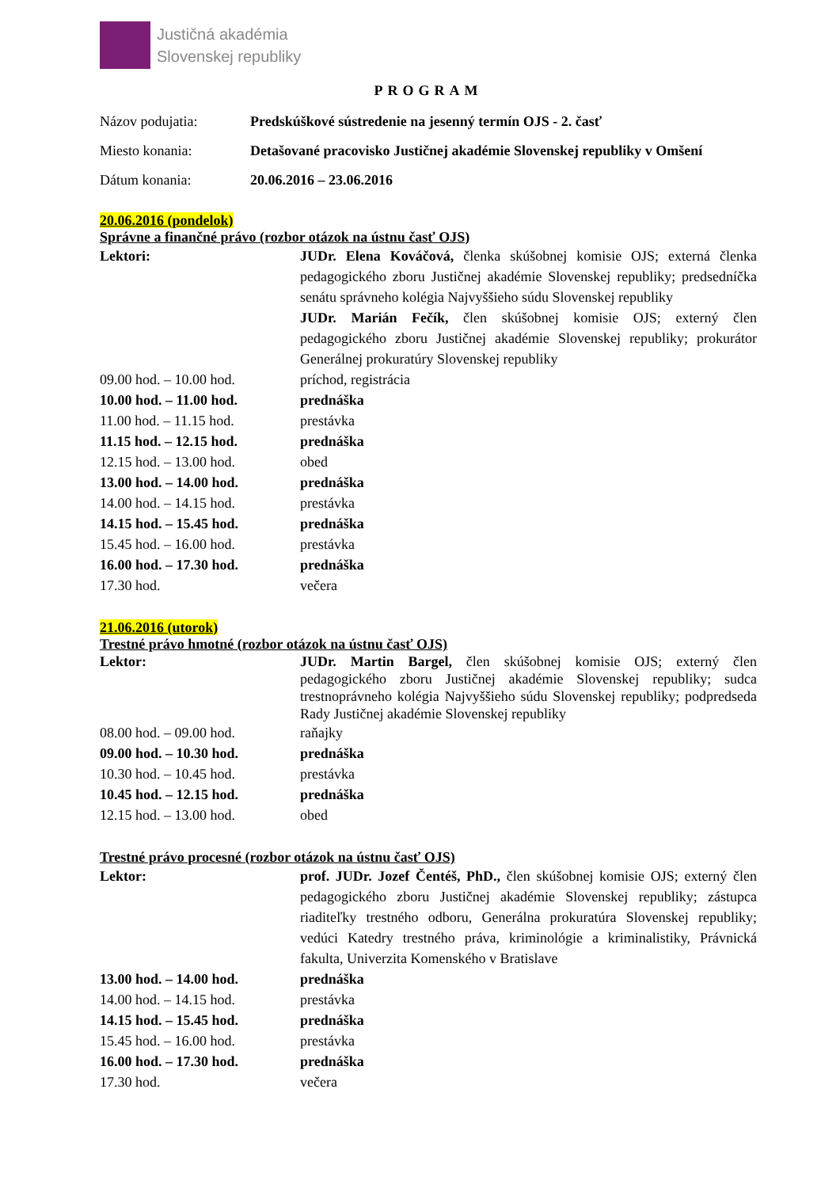Justičná akadémia
Slovenskej republiky
PROGRAM
Názov podujatia: Predskúškové sústredenie na jesenný termín OJS - 2. časť
Miesto konania: Detašované pracovisko Justičnej akadémie Slovenskej republiky v Omšení
Dátum konania: 20.06.2016 – 23.06.2016
20.06.2016 (pondelok)
Správne a finančné právo (rozbor otázok na ústnu časť OJS)
Lektori: JUDr. Elena Kováčová, členka skúšobnej komisie OJS; externá členka pedagogického zboru Justičnej akadémie Slovenskej republiky; predsedníčka senátu správneho kolégia Najvyššieho súdu Slovenskej republiky
JUDr. Marián Fečík, člen skúšobnej komisie OJS; externý člen pedagogického zboru Justičnej akadémie Slovenskej republiky; prokurátor Generálnej prokuratúry Slovenskej republiky
09.00 hod. – 10.00 hod. príchod, registrácia
10.00 hod. – 11.00 hod. prednáška
11.00 hod. – 11.15 hod. prestávka
11.15 hod. – 12.15 hod. prednáška
12.15 hod. – 13.00 hod. obed
13.00 hod. – 14.00 hod. prednáška
14.00 hod. – 14.15 hod. prestávka
14.15 hod. – 15.45 hod. prednáška
15.45 hod. – 16.00 hod. prestávka
16.00 hod. – 17.30 hod. prednáška
17.30 hod. večera
21.06.2016 (utorok)
Trestné právo hmotné (rozbor otázok na ústnu časť OJS)
Lektor: JUDr. Martin Bargel, člen skúšobnej komisie OJS; externý člen pedagogického zboru Justičnej akadémie Slovenskej republiky; sudca trestnoprávneho kolégia Najvyššieho súdu Slovenskej republiky; podpredseda Rady Justičnej akadémie Slovenskej republiky
08.00 hod. – 09.00 hod. raňajky
09.00 hod. – 10.30 hod. prednáška
10.30 hod. – 10.45 hod. prestávka
10.45 hod. – 12.15 hod. prednáška
12.15 hod. – 13.00 hod. obed
Trestné právo procesné (rozbor otázok na ústnu časť OJS)
Lektor: prof. JUDr. Jozef Čentéš, PhD., člen skúšobnej komisie OJS; externý člen pedagogického zboru Justičnej akadémie Slovenskej republiky; zástupca riaditeľky trestného odboru, Generálna prokuratúra Slovenskej republiky; vedúci Katedry trestného práva, kriminológie a kriminalistiky, Právnická fakulta, Univerzita Komenského v Bratislave
13.00 hod. – 14.00 hod. prednáška
14.00 hod. – 14.15 hod. prestávka
14.15 hod. – 15.45 hod. prednáška
15.45 hod. – 16.00 hod. prestávka
16.00 hod. – 17.30 hod. prednáška
17.30 hod. večera